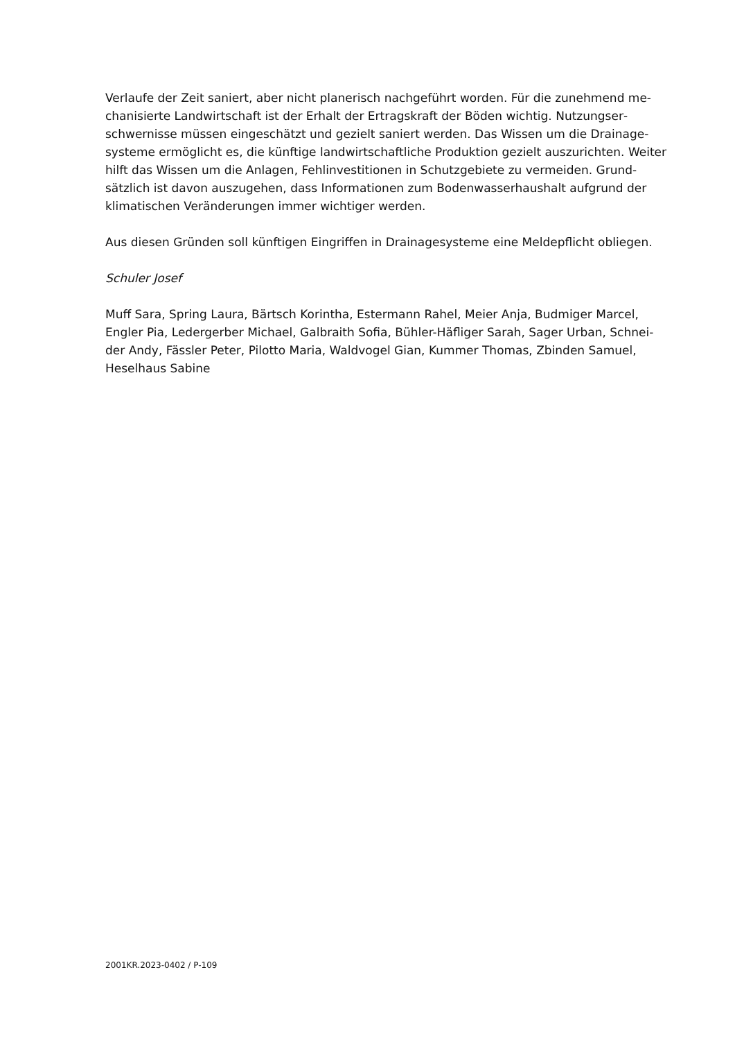Verlaufe der Zeit saniert, aber nicht planerisch nachgeführt worden. Für die zunehmend me­chanisierte Landwirtschaft ist der Erhalt der Ertragskraft der Böden wichtig. Nutzungser­schwernisse müssen eingeschätzt und gezielt saniert werden. Das Wissen um die Drainage­systeme ermöglicht es, die künftige landwirtschaftliche Produktion gezielt auszurichten. Wei­ter hilft das Wissen um die Anlagen, Fehlinvestitionen in Schutzgebiete zu vermeiden. Grund­sätzlich ist davon auszugehen, dass Informationen zum Bodenwasserhaushalt aufgrund der klimatischen Veränderungen immer wichtiger werden.
Aus diesen Gründen soll künftigen Eingriffen in Drainagesysteme eine Meldepflicht obliegen.
Schuler Josef
Muff Sara, Spring Laura, Bärtsch Korintha, Estermann Rahel, Meier Anja, Budmiger Marcel, Engler Pia, Ledergerber Michael, Galbraith Sofia, Bühler-Häfliger Sarah, Sager Urban, Schnei­der Andy, Fässler Peter, Pilotto Maria, Waldvogel Gian, Kummer Thomas, Zbinden Samuel, Heselhaus Sabine
2001KR.2023-0402 / P-109